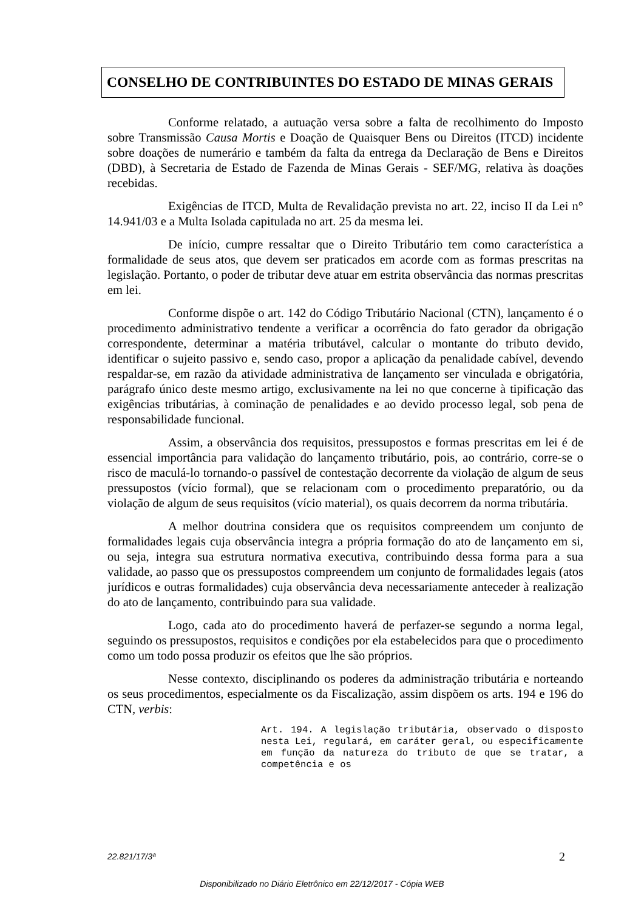CONSELHO DE CONTRIBUINTES DO ESTADO DE MINAS GERAIS
Conforme relatado, a autuação versa sobre a falta de recolhimento do Imposto sobre Transmissão Causa Mortis e Doação de Quaisquer Bens ou Direitos (ITCD) incidente sobre doações de numerário e também da falta da entrega da Declaração de Bens e Direitos (DBD), à Secretaria de Estado de Fazenda de Minas Gerais - SEF/MG, relativa às doações recebidas.
Exigências de ITCD, Multa de Revalidação prevista no art. 22, inciso II da Lei n° 14.941/03 e a Multa Isolada capitulada no art. 25 da mesma lei.
De início, cumpre ressaltar que o Direito Tributário tem como característica a formalidade de seus atos, que devem ser praticados em acorde com as formas prescritas na legislação. Portanto, o poder de tributar deve atuar em estrita observância das normas prescritas em lei.
Conforme dispõe o art. 142 do Código Tributário Nacional (CTN), lançamento é o procedimento administrativo tendente a verificar a ocorrência do fato gerador da obrigação correspondente, determinar a matéria tributável, calcular o montante do tributo devido, identificar o sujeito passivo e, sendo caso, propor a aplicação da penalidade cabível, devendo respaldar-se, em razão da atividade administrativa de lançamento ser vinculada e obrigatória, parágrafo único deste mesmo artigo, exclusivamente na lei no que concerne à tipificação das exigências tributárias, à cominação de penalidades e ao devido processo legal, sob pena de responsabilidade funcional.
Assim, a observância dos requisitos, pressupostos e formas prescritas em lei é de essencial importância para validação do lançamento tributário, pois, ao contrário, corre-se o risco de maculá-lo tornando-o passível de contestação decorrente da violação de algum de seus pressupostos (vício formal), que se relacionam com o procedimento preparatório, ou da violação de algum de seus requisitos (vício material), os quais decorrem da norma tributária.
A melhor doutrina considera que os requisitos compreendem um conjunto de formalidades legais cuja observância integra a própria formação do ato de lançamento em si, ou seja, integra sua estrutura normativa executiva, contribuindo dessa forma para a sua validade, ao passo que os pressupostos compreendem um conjunto de formalidades legais (atos jurídicos e outras formalidades) cuja observância deva necessariamente anteceder à realização do ato de lançamento, contribuindo para sua validade.
Logo, cada ato do procedimento haverá de perfazer-se segundo a norma legal, seguindo os pressupostos, requisitos e condições por ela estabelecidos para que o procedimento como um todo possa produzir os efeitos que lhe são próprios.
Nesse contexto, disciplinando os poderes da administração tributária e norteando os seus procedimentos, especialmente os da Fiscalização, assim dispõem os arts. 194 e 196 do CTN, verbis:
Art. 194. A legislação tributária, observado o disposto nesta Lei, regulará, em caráter geral, ou especificamente em função da natureza do tributo de que se tratar, a competência e os
22.821/17/3ª 2
Disponibilizado no Diário Eletrônico em 22/12/2017 - Cópia WEB